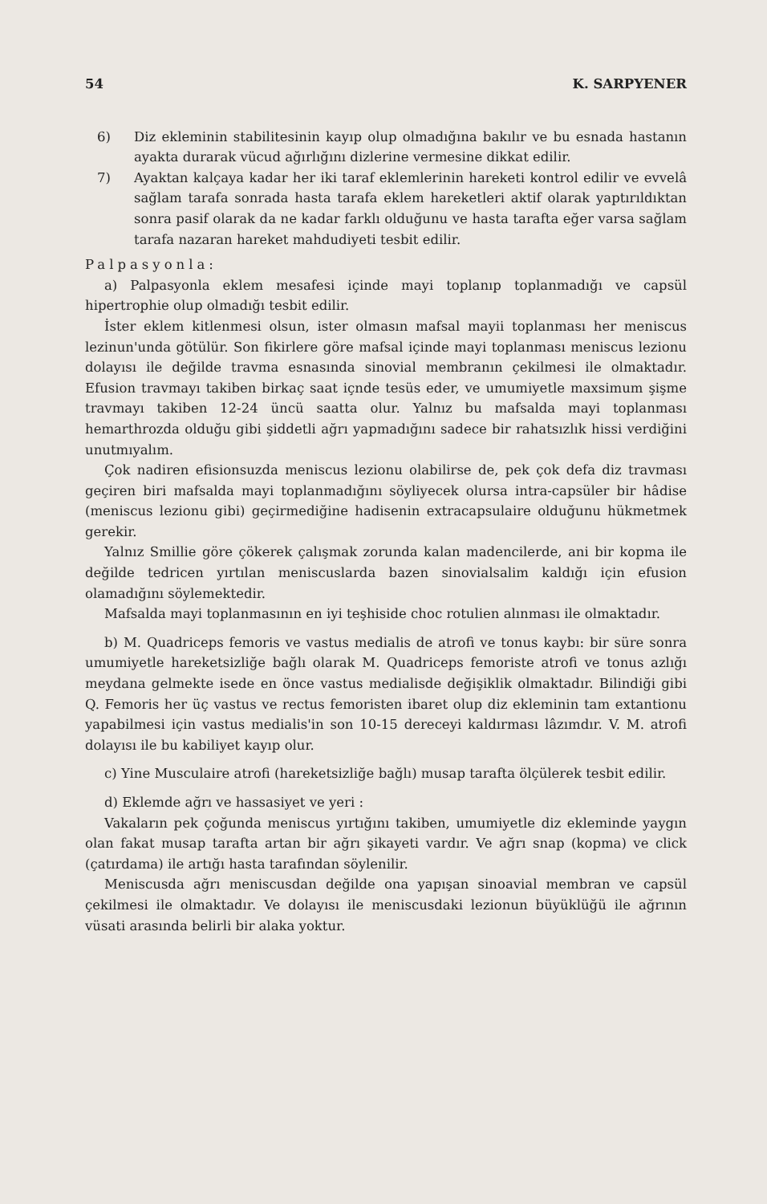54 K. SARPYENER
6) Diz ekleminin stabilitesinin kayıp olup olmadığına bakılır ve bu esnada hastanın ayakta durarak vücud ağırlığını dizlerine vermesine dikkat edilir.
7) Ayaktan kalçaya kadar her iki taraf eklemlerinin hareketi kontrol edilir ve evvelâ sağlam tarafa sonrada hasta tarafa eklem hareketleri aktif olarak yaptırıldıktan sonra pasif olarak da ne kadar farklı olduğunu ve hasta tarafta eğer varsa sağlam tarafa nazaran hareket mahdudiyeti tesbit edilir.
Palpasyonla:
a) Palpasyonla eklem mesafesi içinde mayi toplanıp toplanmadığı ve capsül hipertrophie olup olmadığı tesbit edilir.
İster eklem kitlenmesi olsun, ister olmasın mafsal mayii toplanması her meniscus lezinun'unda götülür. Son fikirlere göre mafsal içinde mayi toplanması meniscus lezionu dolayısı ile değilde travma esnasında sinovial membranın çekilmesi ile olmaktadır. Efusion travmayı takiben birkaç saat içnde tesüs eder, ve umumiyetle maxsimum şişme travmayı takiben 12-24 üncü saatta olur. Yalnız bu mafsalda mayi toplanması hemarthrozda olduğu gibi şiddetli ağrı yapmadığını sadece bir rahatsızlık hissi verdiğini unutmıyalım.
Çok nadiren efisionsuzda meniscus lezionu olabilirse de, pek çok defa diz travması geçiren biri mafsalda mayi toplanmadığını söyliyecek olursa intra-capsüler bir hâdise (meniscus lezionu gibi) geçirmediğine hadisenin extracapsulaire olduğunu hükmetmek gerekir.
Yalnız Smillie göre çökerek çalışmak zorunda kalan madencilerde, ani bir kopma ile değilde tedricen yırtılan meniscuslarda bazen sinovialsalim kaldığı için efusion olamadığını söylemektedir.
Mafsalda mayi toplanmasının en iyi teşhiside choc rotulien alınması ile olmaktadır.
b) M. Quadriceps femoris ve vastus medialis de atrofi ve tonus kaybı: bir süre sonra umumiyetle hareketsizliğe bağlı olarak M. Quadriceps femoriste atrofi ve tonus azlığı meydana gelmekte isede en önce vastus medialisde değişiklik olmaktadır. Bilindiği gibi Q. Femoris her üç vastus ve rectus femoristen ibaret olup diz ekleminin tam extantionu yapabilmesi için vastus medialis'in son 10-15 dereceyi kaldırması lâzımdır. V. M. atrofi dolayısı ile bu kabiliyet kayıp olur.
c) Yine Musculaire atrofi (hareketsizliğe bağlı) musap tarafta ölçülerek tesbit edilir.
d) Eklemde ağrı ve hassasiyet ve yeri :
Vakaların pek çoğunda meniscus yırtığını takiben, umumiyetle diz ekleminde yaygın olan fakat musap tarafta artan bir ağrı şikayeti vardır. Ve ağrı snap (kopma) ve click (çatırdama) ile artığı hasta tarafından söylenilir.
Meniscusda ağrı meniscusdan değilde ona yapışan sinoavial membran ve capsül çekilmesi ile olmaktadır. Ve dolayısı ile meniscusdaki lezionun büyüklüğü ile ağrının vüsati arasında belirli bir alaka yoktur.